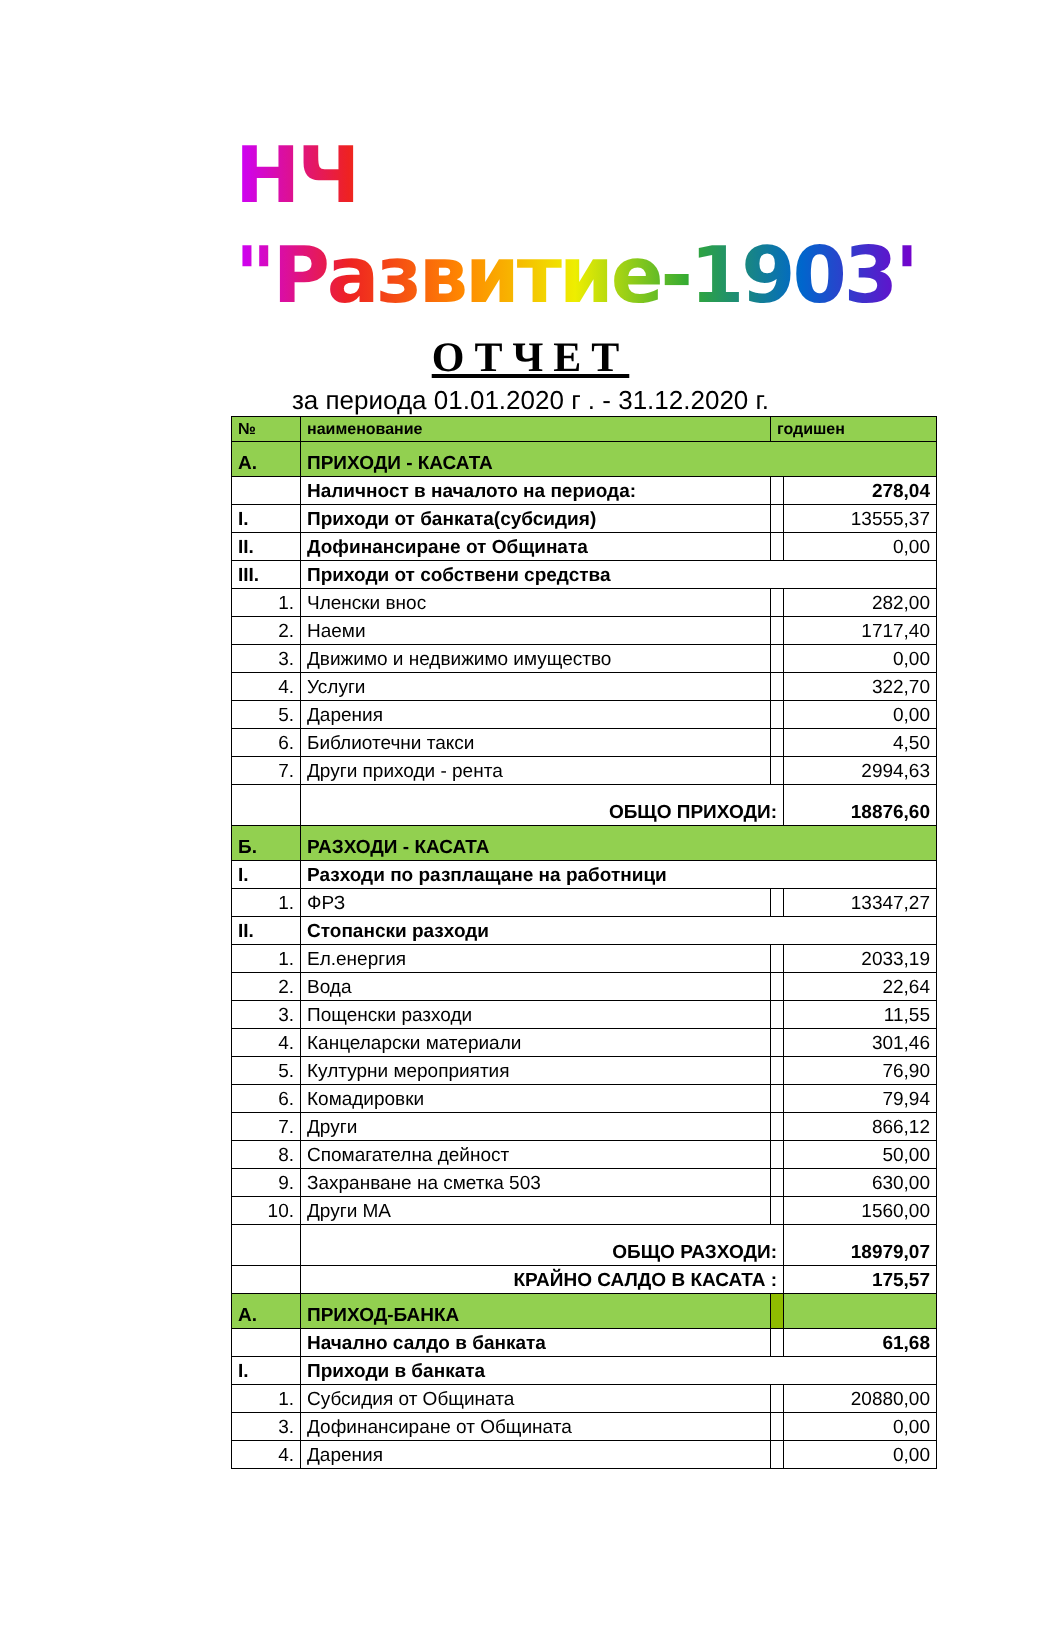НЧ "Развитие-1903"
ОТЧЕТ
за периода 01.01.2020 г . - 31.12.2020 г.
| № | наименование | годишен | |
| А. | ПРИХОДИ - КАСАТА | | |
| | Наличност в началото на периода: | | 278,04 |
| I. | Приходи от банката(субсидия) | | 13555,37 |
| II. | Дофинансиране от Общината | | 0,00 |
| III. | Приходи от собствени средства | | |
| 1. | Членски внос | | 282,00 |
| 2. | Наеми | | 1717,40 |
| 3. | Движимо и недвижимо имущество | | 0,00 |
| 4. | Услуги | | 322,70 |
| 5. | Дарения | | 0,00 |
| 6. | Библиотечни такси | | 4,50 |
| 7. | Други приходи - рента | | 2994,63 |
| | ОБЩО ПРИХОДИ: | | 18876,60 |
| Б. | РАЗХОДИ - КАСАТА | | |
| I. | Разходи по разплащане на работници | | |
| 1. | ФРЗ | | 13347,27 |
| II. | Стопански разходи | | |
| 1. | Ел.енергия | | 2033,19 |
| 2. | Вода | | 22,64 |
| 3. | Пощенски разходи | | 11,55 |
| 4. | Канцеларски материали | | 301,46 |
| 5. | Културни мероприятия | | 76,90 |
| 6. | Комадировки | | 79,94 |
| 7. | Други | | 866,12 |
| 8. | Спомагателна дейност | | 50,00 |
| 9. | Захранване на сметка 503 | | 630,00 |
| 10. | Други МА | | 1560,00 |
| | ОБЩО РАЗХОДИ: | | 18979,07 |
| | КРАЙНО САЛДО В КАСАТА : | | 175,57 |
| А. | ПРИХОД-БАНКА | | |
| | Начално салдо в банката | | 61,68 |
| I. | Приходи в банката | | |
| 1. | Субсидия от Общината | | 20880,00 |
| 3. | Дофинансиране от Общината | | 0,00 |
| 4. | Дарения | | 0,00 |